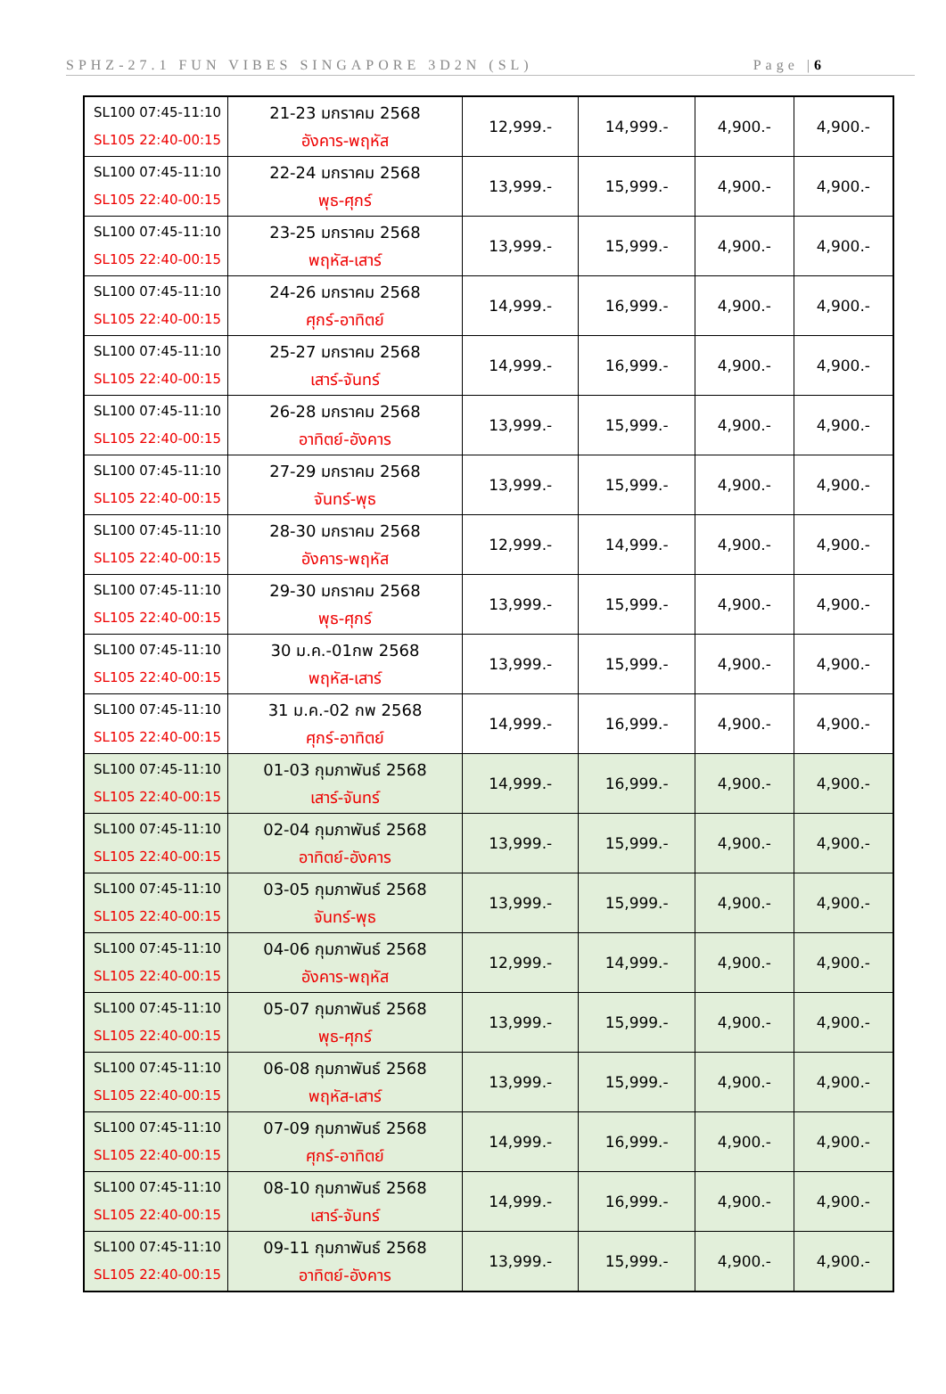SPHZ-27.1 FUN VIBES SINGAPORE 3D2N (SL) Page |6
| SL100 07:45-11:10 SL105 22:40-00:15 | 21-23 มกราคม 2568 อังคาร-พฤหัส | 12,999.- | 14,999.- | 4,900.- | 4,900.- |
| SL100 07:45-11:10 SL105 22:40-00:15 | 22-24 มกราคม 2568 พุธ-ศุกร์ | 13,999.- | 15,999.- | 4,900.- | 4,900.- |
| SL100 07:45-11:10 SL105 22:40-00:15 | 23-25 มกราคม 2568 พฤหัส-เสาร์ | 13,999.- | 15,999.- | 4,900.- | 4,900.- |
| SL100 07:45-11:10 SL105 22:40-00:15 | 24-26 มกราคม 2568 ศุกร์-อาทิตย์ | 14,999.- | 16,999.- | 4,900.- | 4,900.- |
| SL100 07:45-11:10 SL105 22:40-00:15 | 25-27 มกราคม 2568 เสาร์-จันทร์ | 14,999.- | 16,999.- | 4,900.- | 4,900.- |
| SL100 07:45-11:10 SL105 22:40-00:15 | 26-28 มกราคม 2568 อาทิตย์-อังคาร | 13,999.- | 15,999.- | 4,900.- | 4,900.- |
| SL100 07:45-11:10 SL105 22:40-00:15 | 27-29 มกราคม 2568 จันทร์-พุธ | 13,999.- | 15,999.- | 4,900.- | 4,900.- |
| SL100 07:45-11:10 SL105 22:40-00:15 | 28-30 มกราคม 2568 อังคาร-พฤหัส | 12,999.- | 14,999.- | 4,900.- | 4,900.- |
| SL100 07:45-11:10 SL105 22:40-00:15 | 29-30 มกราคม 2568 พุธ-ศุกร์ | 13,999.- | 15,999.- | 4,900.- | 4,900.- |
| SL100 07:45-11:10 SL105 22:40-00:15 | 30 ม.ค.-01กพ 2568 พฤหัส-เสาร์ | 13,999.- | 15,999.- | 4,900.- | 4,900.- |
| SL100 07:45-11:10 SL105 22:40-00:15 | 31 ม.ค.-02 กพ 2568 ศุกร์-อาทิตย์ | 14,999.- | 16,999.- | 4,900.- | 4,900.- |
| SL100 07:45-11:10 SL105 22:40-00:15 | 01-03 กุมภาพันธ์ 2568 เสาร์-จันทร์ | 14,999.- | 16,999.- | 4,900.- | 4,900.- |
| SL100 07:45-11:10 SL105 22:40-00:15 | 02-04 กุมภาพันธ์ 2568 อาทิตย์-อังคาร | 13,999.- | 15,999.- | 4,900.- | 4,900.- |
| SL100 07:45-11:10 SL105 22:40-00:15 | 03-05 กุมภาพันธ์ 2568 จันทร์-พุธ | 13,999.- | 15,999.- | 4,900.- | 4,900.- |
| SL100 07:45-11:10 SL105 22:40-00:15 | 04-06 กุมภาพันธ์ 2568 อังคาร-พฤหัส | 12,999.- | 14,999.- | 4,900.- | 4,900.- |
| SL100 07:45-11:10 SL105 22:40-00:15 | 05-07 กุมภาพันธ์ 2568 พุธ-ศุกร์ | 13,999.- | 15,999.- | 4,900.- | 4,900.- |
| SL100 07:45-11:10 SL105 22:40-00:15 | 06-08 กุมภาพันธ์ 2568 พฤหัส-เสาร์ | 13,999.- | 15,999.- | 4,900.- | 4,900.- |
| SL100 07:45-11:10 SL105 22:40-00:15 | 07-09 กุมภาพันธ์ 2568 ศุกร์-อาทิตย์ | 14,999.- | 16,999.- | 4,900.- | 4,900.- |
| SL100 07:45-11:10 SL105 22:40-00:15 | 08-10 กุมภาพันธ์ 2568 เสาร์-จันทร์ | 14,999.- | 16,999.- | 4,900.- | 4,900.- |
| SL100 07:45-11:10 SL105 22:40-00:15 | 09-11 กุมภาพันธ์ 2568 อาทิตย์-อังคาร | 13,999.- | 15,999.- | 4,900.- | 4,900.- |